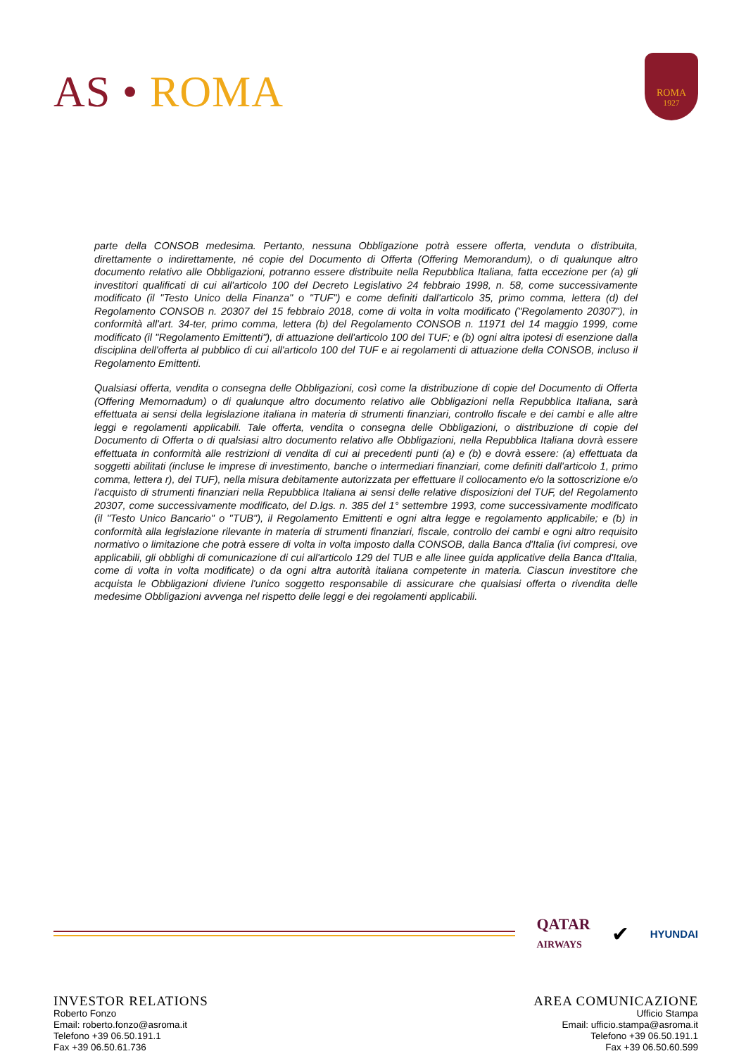AS • ROMA
ROMA
1927
parte della CONSOB medesima. Pertanto, nessuna Obbligazione potrà essere offerta, venduta o distribuita, direttamente o indirettamente, né copie del Documento di Offerta (Offering Memorandum), o di qualunque altro documento relativo alle Obbligazioni, potranno essere distribuite nella Repubblica Italiana, fatta eccezione per (a) gli investitori qualificati di cui all'articolo 100 del Decreto Legislativo 24 febbraio 1998, n. 58, come successivamente modificato (il "Testo Unico della Finanza" o "TUF") e come definiti dall'articolo 35, primo comma, lettera (d) del Regolamento CONSOB n. 20307 del 15 febbraio 2018, come di volta in volta modificato ("Regolamento 20307"), in conformità all'art. 34-ter, primo comma, lettera (b) del Regolamento CONSOB n. 11971 del 14 maggio 1999, come modificato (il "Regolamento Emittenti"), di attuazione dell'articolo 100 del TUF; e (b) ogni altra ipotesi di esenzione dalla disciplina dell'offerta al pubblico di cui all'articolo 100 del TUF e ai regolamenti di attuazione della CONSOB, incluso il Regolamento Emittenti.
Qualsiasi offerta, vendita o consegna delle Obbligazioni, così come la distribuzione di copie del Documento di Offerta (Offering Memornadum) o di qualunque altro documento relativo alle Obbligazioni nella Repubblica Italiana, sarà effettuata ai sensi della legislazione italiana in materia di strumenti finanziari, controllo fiscale e dei cambi e alle altre leggi e regolamenti applicabili. Tale offerta, vendita o consegna delle Obbligazioni, o distribuzione di copie del Documento di Offerta o di qualsiasi altro documento relativo alle Obbligazioni, nella Repubblica Italiana dovrà essere effettuata in conformità alle restrizioni di vendita di cui ai precedenti punti (a) e (b) e dovrà essere: (a) effettuata da soggetti abilitati (incluse le imprese di investimento, banche o intermediari finanziari, come definiti dall'articolo 1, primo comma, lettera r), del TUF), nella misura debitamente autorizzata per effettuare il collocamento e/o la sottoscrizione e/o l'acquisto di strumenti finanziari nella Repubblica Italiana ai sensi delle relative disposizioni del TUF, del Regolamento 20307, come successivamente modificato, del D.lgs. n. 385 del 1° settembre 1993, come successivamente modificato (il "Testo Unico Bancario" o "TUB"), il Regolamento Emittenti e ogni altra legge e regolamento applicabile; e (b) in conformità alla legislazione rilevante in materia di strumenti finanziari, fiscale, controllo dei cambi e ogni altro requisito normativo o limitazione che potrà essere di volta in volta imposto dalla CONSOB, dalla Banca d'Italia (ivi compresi, ove applicabili, gli obblighi di comunicazione di cui all'articolo 129 del TUB e alle linee guida applicative della Banca d'Italia, come di volta in volta modificate) o da ogni altra autorità italiana competente in materia. Ciascun investitore che acquista le Obbligazioni diviene l'unico soggetto responsabile di assicurare che qualsiasi offerta o rivendita delle medesime Obbligazioni avvenga nel rispetto delle leggi e dei regolamenti applicabili.
QATAR
AIRWAYS
✔
HYUNDAI
INVESTOR RELATIONS
Roberto Fonzo
Email: roberto.fonzo@asroma.it
Telefono +39 06.50.191.1
Fax +39 06.50.61.736
AREA COMUNICAZIONE
Ufficio Stampa
Email: ufficio.stampa@asroma.it
Telefono +39 06.50.191.1
Fax +39 06.50.60.599